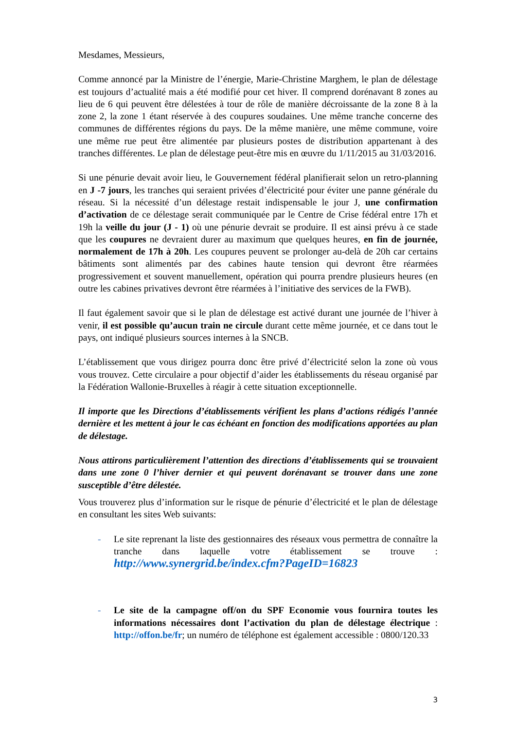Mesdames, Messieurs,
Comme annoncé par la Ministre de l’énergie, Marie-Christine Marghem, le plan de délestage est toujours d’actualité mais a été modifié pour cet hiver. Il comprend dorénavant 8 zones au lieu de 6 qui peuvent être délestées à tour de rôle de manière décroissante de la zone 8 à la zone 2, la zone 1 étant réservée à des coupures soudaines. Une même tranche concerne des communes de différentes régions du pays. De la même manière, une même commune, voire une même rue peut être alimentée par plusieurs postes de distribution appartenant à des tranches différentes. Le plan de délestage peut-être mis en œuvre du 1/11/2015 au 31/03/2016.
Si une pénurie devait avoir lieu, le Gouvernement fédéral planifierait selon un retro-planning en J -7 jours, les tranches qui seraient privées d’électricité pour éviter une panne générale du réseau. Si la nécessité d’un délestage restait indispensable le jour J, une confirmation d’activation de ce délestage serait communiquée par le Centre de Crise fédéral entre 17h et 19h la veille du jour (J - 1) où une pénurie devrait se produire. Il est ainsi prévu à ce stade que les coupures ne devraient durer au maximum que quelques heures, en fin de journée, normalement de 17h à 20h. Les coupures peuvent se prolonger au-delà de 20h car certains bâtiments sont alimentés par des cabines haute tension qui devront être réarmées progressivement et souvent manuellement, opération qui pourra prendre plusieurs heures (en outre les cabines privatives devront être réarmées à l’initiative des services de la FWB).
Il faut également savoir que si le plan de délestage est activé durant une journée de l’hiver à venir, il est possible qu’aucun train ne circule durant cette même journée, et ce dans tout le pays, ont indiqué plusieurs sources internes à la SNCB.
L’établissement que vous dirigez pourra donc être privé d’électricité selon la zone où vous vous trouvez. Cette circulaire a pour objectif d’aider les établissements du réseau organisé par la Fédération Wallonie-Bruxelles à réagir à cette situation exceptionnelle.
Il importe que les Directions d’établissements vérifient les plans d’actions rédigés l’année dernière et les mettent à jour le cas échéant en fonction des modifications apportées au plan de délestage.
Nous attirons particulièrement l’attention des directions d’établissements qui se trouvaient dans une zone 0 l’hiver dernier et qui peuvent dorénavant se trouver dans une zone susceptible d’être délestée.
Vous trouverez plus d’information sur le risque de pénurie d’électricité et le plan de délestage en consultant les sites Web suivants:
- Le site reprenant la liste des gestionnaires des réseaux vous permettra de connaître la tranche dans laquelle votre établissement se trouve : http://www.synergrid.be/index.cfm?PageID=16823
- Le site de la campagne off/on du SPF Economie vous fournira toutes les informations nécessaires dont l’activation du plan de délestage électrique : http://offon.be/fr; un numéro de téléphone est également accessible : 0800/120.33
3